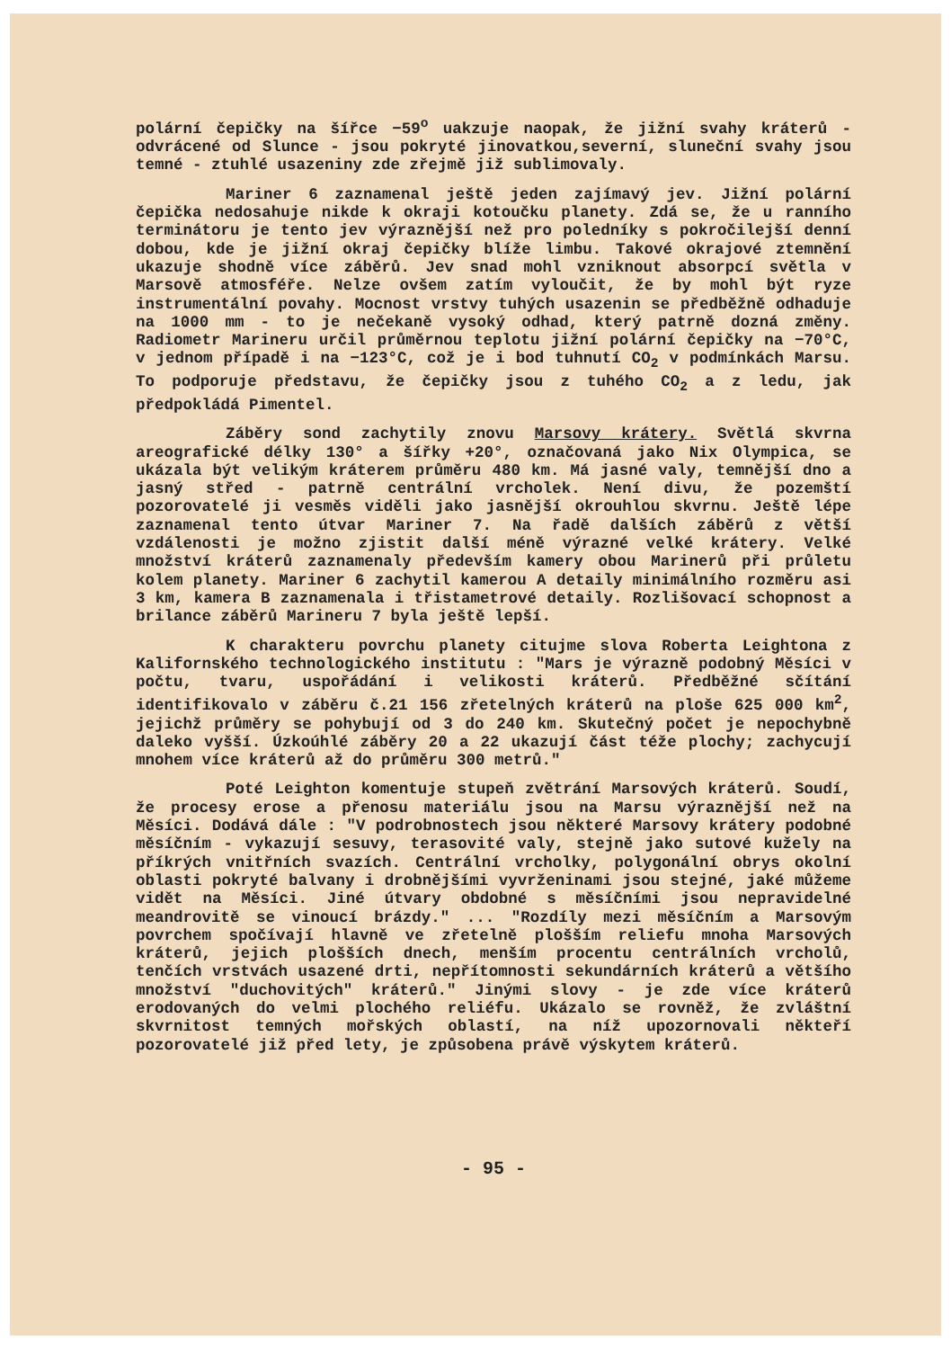polární čepičky na šířce −59<sup>o</sup> uakzuje naopak, že jižní svahy kráterů - odvrácené od Slunce - jsou pokryté jinovatkou,severní, sluneční svahy jsou temné - ztuhlé usazeniny zde zřejmě již sublimovaly.
Mariner 6 zaznamenal ještě jeden zajímavý jev. Jižní polární čepička nedosahuje nikde k okraji kotoučku planety. Zdá se, že u ranního terminátoru je tento jev výraznější než pro poledníky s pokročilejší denní dobou, kde je jižní okraj čepičky blíže limbu. Takové okrajové ztemnění ukazuje shodně více záběrů. Jev snad mohl vzniknout absorpcí světla v Marsově atmosféře. Nelze ovšem zatím vyloučit, že by mohl být ryze instrumentální povahy. Mocnost vrstvy tuhých usazenin se předběžně odhaduje na 1000 mm - to je nečekaně vysoký odhad, který patrně dozná změny. Radiometr Marineru určil průměrnou teplotu jižní polární čepičky na −70°C, v jednom případě i na −123°C, což je i bod tuhnutí CO<sub>2</sub> v podmínkách Marsu. To podporuje představu, že čepičky jsou z tuhého CO<sub>2</sub> a z ledu, jak předpokládá Pimentel.
Záběry sond zachytily znovu Marsovy krátery. Světlá skvrna areografické délky 130° a šířky +20°, označovaná jako Nix Olympica, se ukázala být velikým kráterem průměru 480 km. Má jasné valy, temnější dno a jasný střed - patrně centrální vrcholek. Není divu, že pozemští pozorovatelé ji vesměs viděli jako jasnější okrouhlou skvrnu. Ještě lépe zaznamenal tento útvar Mariner 7. Na řadě dalších záběrů z větší vzdálenosti je možno zjistit další méně výrazné velké krátery. Velké množství kráterů zaznamenaly především kamery obou Marinerů při průletu kolem planety. Mariner 6 zachytil kamerou A detaily minimálního rozměru asi 3 km, kamera B zaznamenala i třistametrové detaily. Rozlišovací schopnost a brilance záběrů Marineru 7 byla ještě lepší.
K charakteru povrchu planety citujme slova Roberta Leightona z Kalifornského technologického institutu : "Mars je výrazně podobný Měsíci v počtu, tvaru, uspořádání i velikosti kráterů. Předběžné sčítání identifikovalo v záběru č.21 156 zřetelných kráterů na ploše 625 000 km<sup>2</sup>, jejichž průměry se pohybují od 3 do 240 km. Skutečný počet je nepochybně daleko vyšší. Úzkoúhlé záběry 20 a 22 ukazují část téže plochy; zachycují mnohem více kráterů až do průměru 300 metrů."
Poté Leighton komentuje stupeň zvětrání Marsových kráterů. Soudí, že procesy erose a přenosu materiálu jsou na Marsu výraznější než na Měsíci. Dodává dále : "V podrobnostech jsou některé Marsovy krátery podobné měsíčním - vykazují sesuvy, terasovité valy, stejně jako sutové kužely na příkrých vnitřních svazích. Centrální vrcholky, polygonální obrys okolní oblasti pokryté balvany i drobnějšími vyvrženinami jsou stejné, jaké můžeme vidět na Měsíci. Jiné útvary obdobné s měsíčními jsou nepravidelné meandrovitě se vinoucí brázdy." ... "Rozdíly mezi měsíčním a Marsovým povrchem spočívají hlavně ve zřetelně plošším reliefu mnoha Marsových kráterů, jejich plošších dnech, menším procentu centrálních vrcholů, tenčích vrstvách usazené drti, nepřítomnosti sekundárních kráterů a většího množství "duchovitých" kráterů." Jinými slovy - je zde více kráterů erodovaných do velmi plochého reliéfu. Ukázalo se rovněž, že zvláštní skvrnitost temných mořských oblastí, na níž upozornovali někteří pozorovatelé již před lety, je způsobena právě výskytem kráterů.
- 95 -